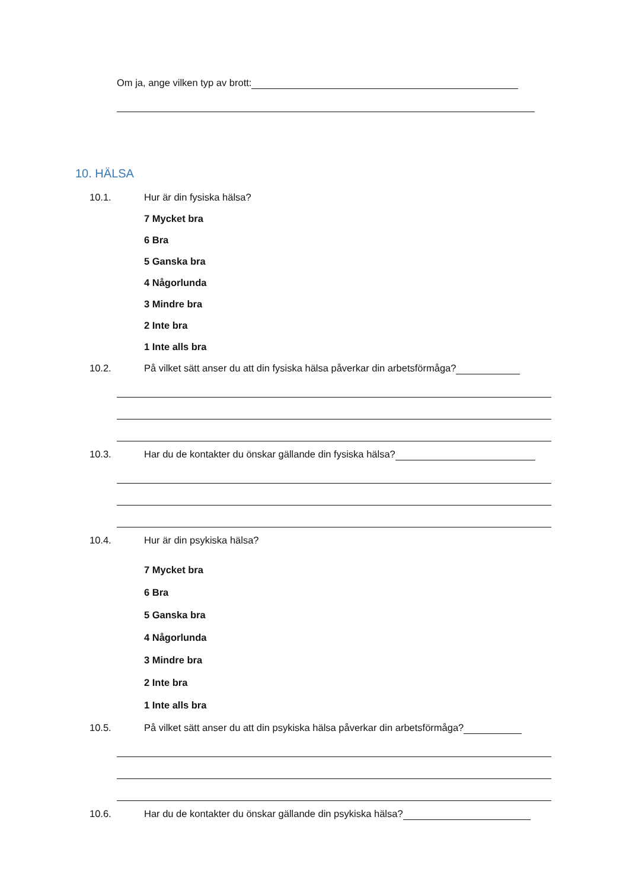Om ja, ange vilken typ av brott:
10. HÄLSA
10.1. Hur är din fysiska hälsa?
7 Mycket bra
6 Bra
5 Ganska bra
4 Någorlunda
3 Mindre bra
2 Inte bra
1 Inte alls bra
10.2. På vilket sätt anser du att din fysiska hälsa påverkar din arbetsförmåga?
10.3. Har du de kontakter du önskar gällande din fysiska hälsa?
10.4. Hur är din psykiska hälsa?
7 Mycket bra
6 Bra
5 Ganska bra
4 Någorlunda
3 Mindre bra
2 Inte bra
1 Inte alls bra
10.5. På vilket sätt anser du att din psykiska hälsa påverkar din arbetsförmåga?
10.6. Har du de kontakter du önskar gällande din psykiska hälsa?